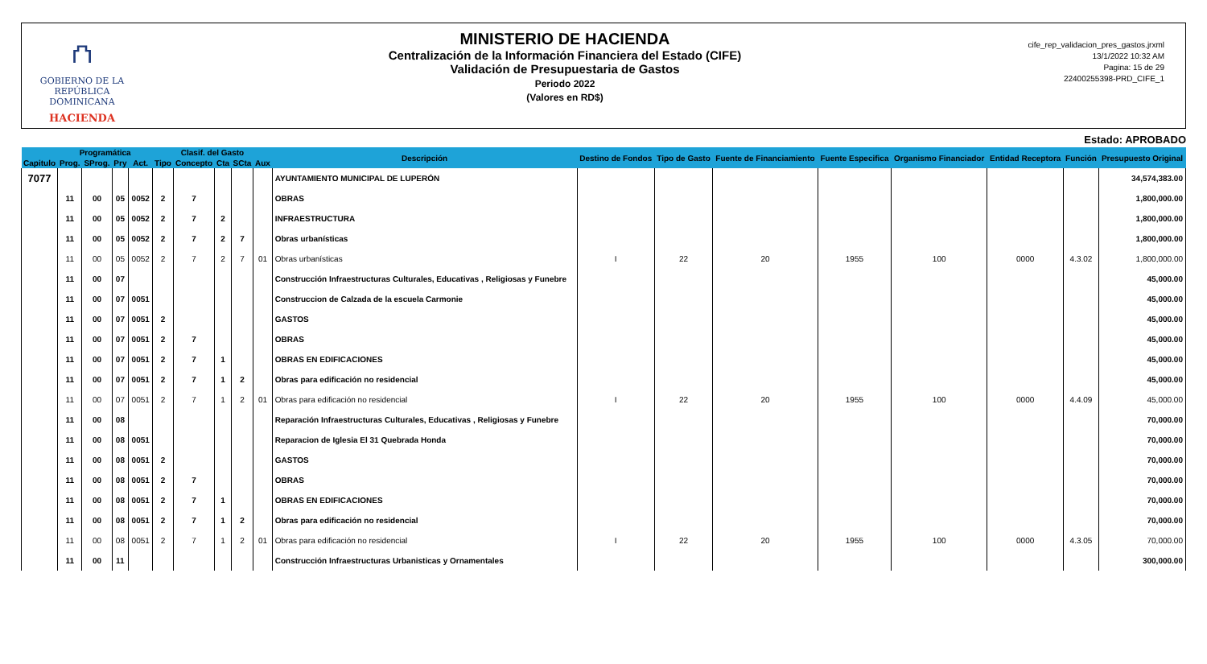⛫
GOBIERNO DE LA
REPÚBLICA
DOMINICANA
HACIENDA
MINISTERIO DE HACIENDA
Centralización de la Información Financiera del Estado (CIFE)
Validación de Presupuestaria de Gastos
Periodo 2022
(Valores en RD$)
cife_rep_validacion_pres_gastos.jrxml
13/1/2022 10:32 AM
Pagina: 15 de 29
22400255398-PRD_CIFE_1
Estado: APROBADO
| | Programática | | | | Clasif. del Gasto | | | | | Descripción | Destino de Fondos | Tipo de Gasto | Fuente de Financiamiento | Fuente Especifica | Organismo Financiador | Entidad Receptora | Función | Presupuesto Original |
| --- | --- | --- | --- | --- | --- | --- | --- | --- | --- | --- | --- | --- | --- | --- | --- | --- | --- | --- |
| Capitulo | Prog. | SProg. | Pry | Act. | Tipo | Concepto | Cta | SCta | Aux | | | | | | | | | |
| 7077 | | | | | | | | | | AYUNTAMIENTO MUNICIPAL DE LUPERÓN | | | | | | | | 34,574,383.00 |
| | 11 | 00 | 05 | 0052 | 2 | 7 | | | | OBRAS | | | | | | | | 1,800,000.00 |
| | 11 | 00 | 05 | 0052 | 2 | 7 | 2 | | | INFRAESTRUCTURA | | | | | | | | 1,800,000.00 |
| | 11 | 00 | 05 | 0052 | 2 | 7 | 2 | 7 | | Obras urbanísticas | | | | | | | | 1,800,000.00 |
| | 11 | 00 | 05 | 0052 | 2 | 7 | 2 | 7 | 01 | Obras urbanísticas | I | 22 | 20 | 1955 | 100 | 0000 | 4.3.02 | 1,800,000.00 |
| | 11 | 00 | 07 | | | | | | | Construcción Infraestructuras Culturales, Educativas , Religiosas y Funebre | | | | | | | | 45,000.00 |
| | 11 | 00 | 07 | 0051 | | | | | | Construccion de Calzada de la escuela Carmonie | | | | | | | | 45,000.00 |
| | 11 | 00 | 07 | 0051 | 2 | | | | | GASTOS | | | | | | | | 45,000.00 |
| | 11 | 00 | 07 | 0051 | 2 | 7 | | | | OBRAS | | | | | | | | 45,000.00 |
| | 11 | 00 | 07 | 0051 | 2 | 7 | 1 | | | OBRAS EN EDIFICACIONES | | | | | | | | 45,000.00 |
| | 11 | 00 | 07 | 0051 | 2 | 7 | 1 | 2 | | Obras para edificación no residencial | | | | | | | | 45,000.00 |
| | 11 | 00 | 07 | 0051 | 2 | 7 | 1 | 2 | 01 | Obras para edificación no residencial | I | 22 | 20 | 1955 | 100 | 0000 | 4.4.09 | 45,000.00 |
| | 11 | 00 | 08 | | | | | | | Reparación Infraestructuras Culturales, Educativas , Religiosas y Funebre | | | | | | | | 70,000.00 |
| | 11 | 00 | 08 | 0051 | | | | | | Reparacion de Iglesia El 31 Quebrada Honda | | | | | | | | 70,000.00 |
| | 11 | 00 | 08 | 0051 | 2 | | | | | GASTOS | | | | | | | | 70,000.00 |
| | 11 | 00 | 08 | 0051 | 2 | 7 | | | | OBRAS | | | | | | | | 70,000.00 |
| | 11 | 00 | 08 | 0051 | 2 | 7 | 1 | | | OBRAS EN EDIFICACIONES | | | | | | | | 70,000.00 |
| | 11 | 00 | 08 | 0051 | 2 | 7 | 1 | 2 | | Obras para edificación no residencial | | | | | | | | 70,000.00 |
| | 11 | 00 | 08 | 0051 | 2 | 7 | 1 | 2 | 01 | Obras para edificación no residencial | I | 22 | 20 | 1955 | 100 | 0000 | 4.3.05 | 70,000.00 |
| | 11 | 00 | 11 | | | | | | | Construcción Infraestructuras Urbanisticas y Ornamentales | | | | | | | | 300,000.00 |